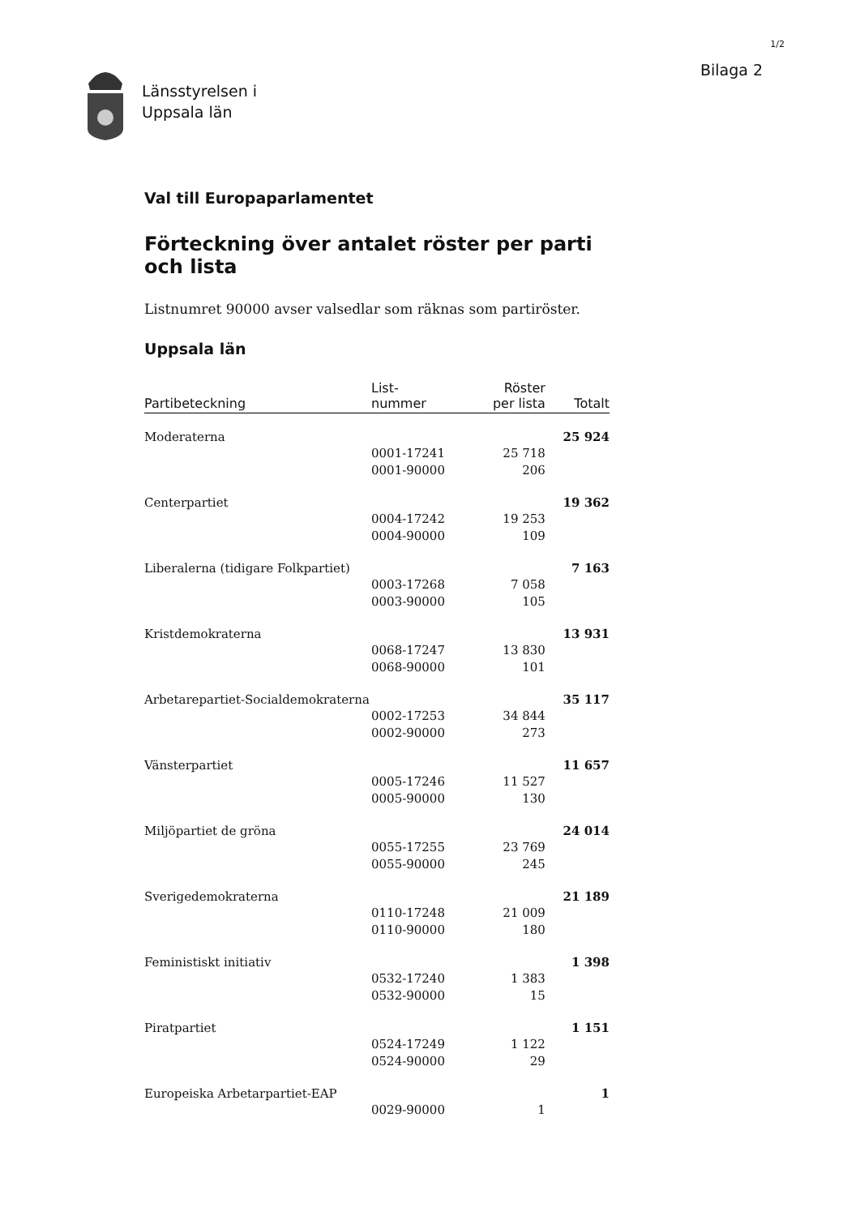1/2
Länsstyrelsen i
Uppsala län
Bilaga 2
Val till Europaparlamentet
Förteckning över antalet röster per parti och lista
Listnumret 90000 avser valsedlar som räknas som partiröster.
Uppsala län
| Partibeteckning | List- nummer | Röster per lista | Totalt |
| --- | --- | --- | --- |
| Moderaterna | | | 25 924 |
| | 0001-17241 | 25 718 | |
| | 0001-90000 | 206 | |
| Centerpartiet | | | 19 362 |
| | 0004-17242 | 19 253 | |
| | 0004-90000 | 109 | |
| Liberalerna (tidigare Folkpartiet) | | | 7 163 |
| | 0003-17268 | 7 058 | |
| | 0003-90000 | 105 | |
| Kristdemokraterna | | | 13 931 |
| | 0068-17247 | 13 830 | |
| | 0068-90000 | 101 | |
| Arbetarepartiet-Socialdemokraterna | | | 35 117 |
| | 0002-17253 | 34 844 | |
| | 0002-90000 | 273 | |
| Vänsterpartiet | | | 11 657 |
| | 0005-17246 | 11 527 | |
| | 0005-90000 | 130 | |
| Miljöpartiet de gröna | | | 24 014 |
| | 0055-17255 | 23 769 | |
| | 0055-90000 | 245 | |
| Sverigedemokraterna | | | 21 189 |
| | 0110-17248 | 21 009 | |
| | 0110-90000 | 180 | |
| Feministiskt initiativ | | | 1 398 |
| | 0532-17240 | 1 383 | |
| | 0532-90000 | 15 | |
| Piratpartiet | | | 1 151 |
| | 0524-17249 | 1 122 | |
| | 0524-90000 | 29 | |
| Europeiska Arbetarpartiet-EAP | | | 1 |
| | 0029-90000 | 1 | |